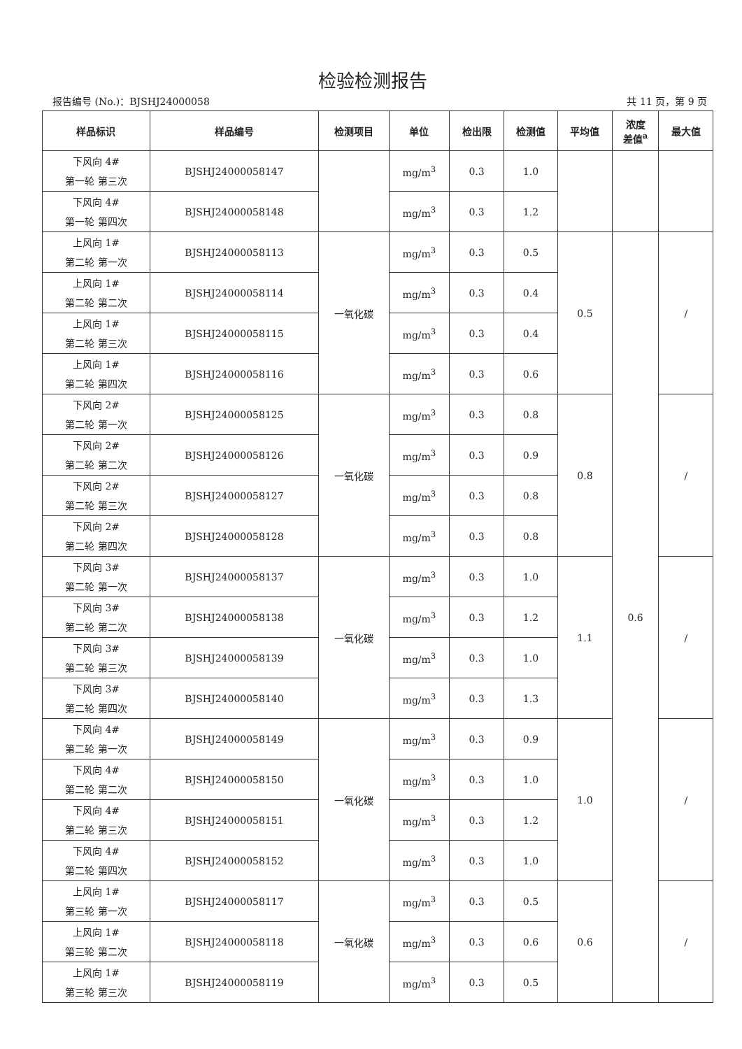检验检测报告
报告编号 (No.)：BJSHJ24000058 共 11 页，第 9 页
| 样品标识 | 样品编号 | 检测项目 | 单位 | 检出限 | 检测值 | 平均值 | 浓度 差值<sup>a</sup> | 最大值 |
| --- | --- | --- | --- | --- | --- | --- | --- | --- |
| 下风向 4# 第一轮 第三次 | BJSHJ24000058147 | | mg/m<sup>3</sup> | 0.3 | 1.0 | | | |
| 下风向 4# 第一轮 第四次 | BJSHJ24000058148 | | mg/m<sup>3</sup> | 0.3 | 1.2 | | | |
| 上风向 1# 第二轮 第一次 | BJSHJ24000058113 | 一氧化碳 | mg/m<sup>3</sup> | 0.3 | 0.5 | 0.5 | 0.6 | / |
| 上风向 1# 第二轮 第二次 | BJSHJ24000058114 | | mg/m<sup>3</sup> | 0.3 | 0.4 | | | |
| 上风向 1# 第二轮 第三次 | BJSHJ24000058115 | | mg/m<sup>3</sup> | 0.3 | 0.4 | | | |
| 上风向 1# 第二轮 第四次 | BJSHJ24000058116 | | mg/m<sup>3</sup> | 0.3 | 0.6 | | | |
| 下风向 2# 第二轮 第一次 | BJSHJ24000058125 | 一氧化碳 | mg/m<sup>3</sup> | 0.3 | 0.8 | 0.8 | | / |
| 下风向 2# 第二轮 第二次 | BJSHJ24000058126 | | mg/m<sup>3</sup> | 0.3 | 0.9 | | | |
| 下风向 2# 第二轮 第三次 | BJSHJ24000058127 | | mg/m<sup>3</sup> | 0.3 | 0.8 | | | |
| 下风向 2# 第二轮 第四次 | BJSHJ24000058128 | | mg/m<sup>3</sup> | 0.3 | 0.8 | | | |
| 下风向 3# 第二轮 第一次 | BJSHJ24000058137 | 一氧化碳 | mg/m<sup>3</sup> | 0.3 | 1.0 | 1.1 | | / |
| 下风向 3# 第二轮 第二次 | BJSHJ24000058138 | | mg/m<sup>3</sup> | 0.3 | 1.2 | | | |
| 下风向 3# 第二轮 第三次 | BJSHJ24000058139 | | mg/m<sup>3</sup> | 0.3 | 1.0 | | | |
| 下风向 3# 第二轮 第四次 | BJSHJ24000058140 | | mg/m<sup>3</sup> | 0.3 | 1.3 | | | |
| 下风向 4# 第二轮 第一次 | BJSHJ24000058149 | 一氧化碳 | mg/m<sup>3</sup> | 0.3 | 0.9 | 1.0 | | / |
| 下风向 4# 第二轮 第二次 | BJSHJ24000058150 | | mg/m<sup>3</sup> | 0.3 | 1.0 | | | |
| 下风向 4# 第二轮 第三次 | BJSHJ24000058151 | | mg/m<sup>3</sup> | 0.3 | 1.2 | | | |
| 下风向 4# 第二轮 第四次 | BJSHJ24000058152 | | mg/m<sup>3</sup> | 0.3 | 1.0 | | | |
| 上风向 1# 第三轮 第一次 | BJSHJ24000058117 | 一氧化碳 | mg/m<sup>3</sup> | 0.3 | 0.5 | 0.6 | | / |
| 上风向 1# 第三轮 第二次 | BJSHJ24000058118 | | mg/m<sup>3</sup> | 0.3 | 0.6 | | | |
| 上风向 1# 第三轮 第三次 | BJSHJ24000058119 | | mg/m<sup>3</sup> | 0.3 | 0.5 | | | |